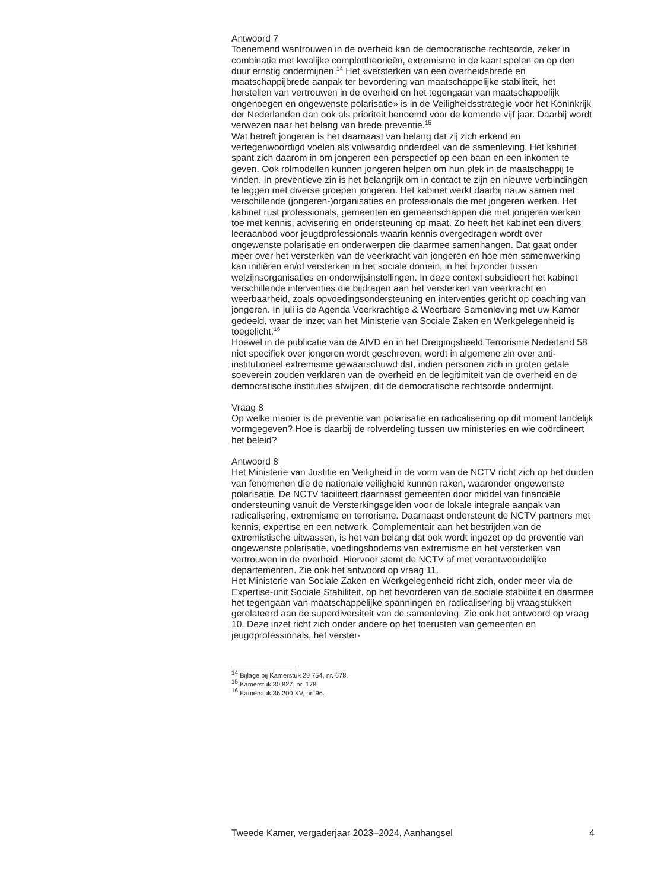Antwoord 7
Toenemend wantrouwen in de overheid kan de democratische rechtsorde, zeker in combinatie met kwalijke complottheorieën, extremisme in de kaart spelen en op den duur ernstig ondermijnen.<sup>14</sup> Het «versterken van een overheidsbrede en maatschappijbrede aanpak ter bevordering van maatschappelijke stabiliteit, het herstellen van vertrouwen in de overheid en het tegengaan van maatschappelijk ongenoegen en ongewenste polarisatie» is in de Veiligheidsstrategie voor het Koninkrijk der Nederlanden dan ook als prioriteit benoemd voor de komende vijf jaar. Daarbij wordt verwezen naar het belang van brede preventie.<sup>15</sup>
Wat betreft jongeren is het daarnaast van belang dat zij zich erkend en vertegenwoordigd voelen als volwaardig onderdeel van de samenleving. Het kabinet spant zich daarom in om jongeren een perspectief op een baan en een inkomen te geven. Ook rolmodellen kunnen jongeren helpen om hun plek in de maatschappij te vinden. In preventieve zin is het belangrijk om in contact te zijn en nieuwe verbindingen te leggen met diverse groepen jongeren. Het kabinet werkt daarbij nauw samen met verschillende (jongeren-)organisaties en professionals die met jongeren werken. Het kabinet rust professionals, gemeenten en gemeenschappen die met jongeren werken toe met kennis, advisering en ondersteuning op maat. Zo heeft het kabinet een divers leeraanbod voor jeugdprofessionals waarin kennis overgedragen wordt over ongewenste polarisatie en onderwerpen die daarmee samenhangen. Dat gaat onder meer over het versterken van de veerkracht van jongeren en hoe men samenwerking kan initiëren en/of versterken in het sociale domein, in het bijzonder tussen welzijnsorganisaties en onderwijsinstellingen. In deze context subsidieert het kabinet verschillende interventies die bijdragen aan het versterken van veerkracht en weerbaarheid, zoals opvoedingsondersteuning en interventies gericht op coaching van jongeren. In juli is de Agenda Veerkrachtige & Weerbare Samenleving met uw Kamer gedeeld, waar de inzet van het Ministerie van Sociale Zaken en Werkgelegenheid is toegelicht.<sup>16</sup>
Hoewel in de publicatie van de AIVD en in het Dreigingsbeeld Terrorisme Nederland 58 niet specifiek over jongeren wordt geschreven, wordt in algemene zin over anti-institutioneel extremisme gewaarschuwd dat, indien personen zich in groten getale soeverein zouden verklaren van de overheid en de legitimiteit van de overheid en de democratische instituties afwijzen, dit de democratische rechtsorde ondermijnt.
Vraag 8
Op welke manier is de preventie van polarisatie en radicalisering op dit moment landelijk vormgegeven? Hoe is daarbij de rolverdeling tussen uw ministeries en wie coördineert het beleid?
Antwoord 8
Het Ministerie van Justitie en Veiligheid in de vorm van de NCTV richt zich op het duiden van fenomenen die de nationale veiligheid kunnen raken, waaronder ongewenste polarisatie. De NCTV faciliteert daarnaast gemeenten door middel van financiële ondersteuning vanuit de Versterkingsgelden voor de lokale integrale aanpak van radicalisering, extremisme en terrorisme. Daarnaast ondersteunt de NCTV partners met kennis, expertise en een netwerk. Complementair aan het bestrijden van de extremistische uitwassen, is het van belang dat ook wordt ingezet op de preventie van ongewenste polarisatie, voedingsbodems van extremisme en het versterken van vertrouwen in de overheid. Hiervoor stemt de NCTV af met verantwoordelijke departementen. Zie ook het antwoord op vraag 11.
Het Ministerie van Sociale Zaken en Werkgelegenheid richt zich, onder meer via de Expertise-unit Sociale Stabiliteit, op het bevorderen van de sociale stabiliteit en daarmee het tegengaan van maatschappelijke spanningen en radicalisering bij vraagstukken gerelateerd aan de superdiversiteit van de samenleving. Zie ook het antwoord op vraag 10. Deze inzet richt zich onder andere op het toerusten van gemeenten en jeugdprofessionals, het verster-
<sup>14</sup> Bijlage bij Kamerstuk 29 754, nr. 678.
<sup>15</sup> Kamerstuk 30 827, nr. 178.
<sup>16</sup> Kamerstuk 36 200 XV, nr. 96.
Tweede Kamer, vergaderjaar 2023–2024, Aanhangsel 4